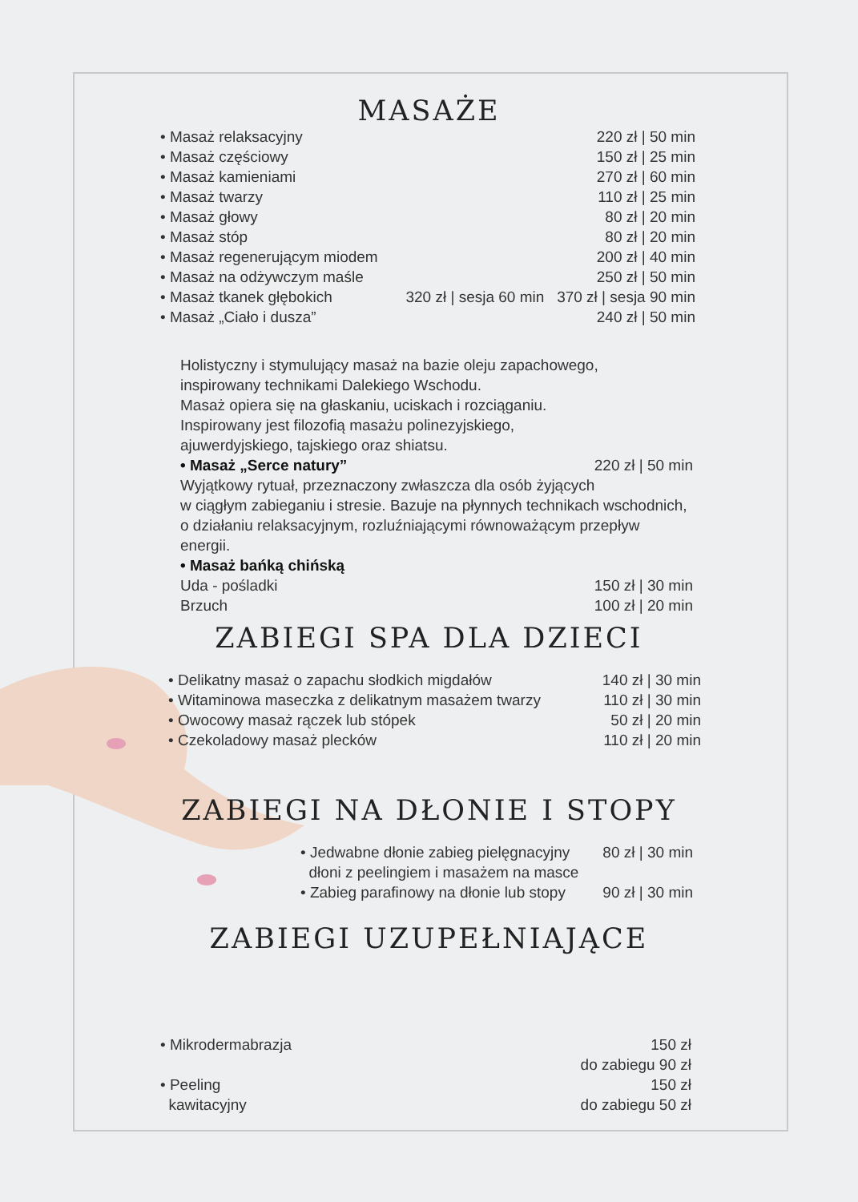MASAŻE
• Masaż relaksacyjny 220 zł | 50 min
• Masaż częściowy 150 zł | 25 min
• Masaż kamieniami 270 zł | 60 min
• Masaż twarzy 110 zł | 25 min
• Masaż głowy 80 zł | 20 min
• Masaż stóp 80 zł | 20 min
• Masaż regenerującym miodem 200 zł | 40 min
• Masaż na odżywczym maśle 250 zł | 50 min
• Masaż tkanek głębokich 320 zł | sesja 60 min 370 zł | sesja 90 min
• Masaż „Ciało i dusza” 240 zł | 50 min
Holistyczny i stymulujący masaż na bazie oleju zapachowego,
inspirowany technikami Dalekiego Wschodu.
Masaż opiera się na głaskaniu, uciskach i rozciąganiu.
Inspirowany jest filozofią masażu polinezyjskiego,
ajuwerdyjskiego, tajskiego oraz shiatsu.
• Masaż „Serce natury” 220 zł | 50 min
Wyjątkowy rytuał, przeznaczony zwłaszcza dla osób żyjących
w ciągłym zabieganiu i stresie. Bazuje na płynnych technikach wschodnich,
o działaniu relaksacyjnym, rozluźniającymi równoważącym przepływ energii.
• Masaż bańką chińską
Uda - pośladki 150 zł | 30 min
Brzuch 100 zł | 20 min
ZABIEGI SPA DLA DZIECI
• Delikatny masaż o zapachu słodkich migdałów 140 zł | 30 min
• Witaminowa maseczka z delikatnym masażem twarzy 110 zł | 30 min
• Owocowy masaż rączek lub stópek 50 zł | 20 min
• Czekoladowy masaż plecków 110 zł | 20 min
ZABIEGI NA DŁONIE I STOPY
• Jedwabne dłonie zabieg pielęgnacyjny
dłoni z peelingiem i masażem na masce 80 zł | 30 min
• Zabieg parafinowy na dłonie lub stopy 90 zł | 30 min
ZABIEGI UZUPEŁNIAJĄCE
• Mikrodermabrazja 150 zł
do zabiegu 90 zł
• Peeling
kawitacyjny 150 zł
do zabiegu 50 zł